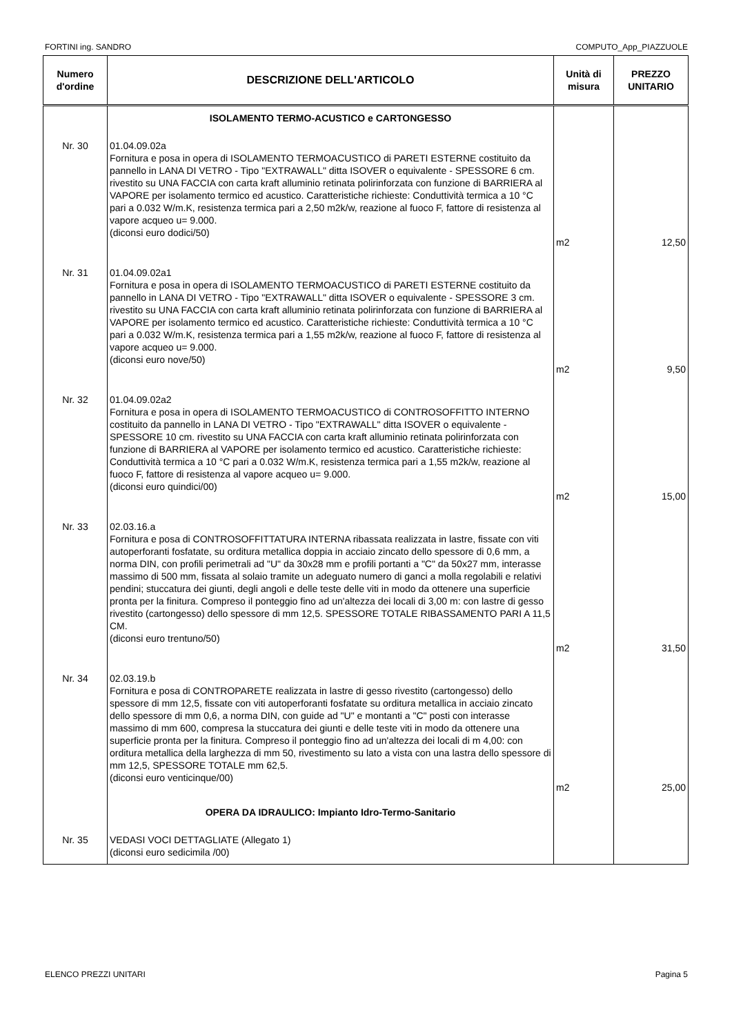FORTINI ing. SANDRO COMPUTO_App_PIAZZUOLE
| Numero d'ordine | DESCRIZIONE DELL'ARTICOLO | Unità di misura | PREZZO UNITARIO |
| --- | --- | --- | --- |
| | ISOLAMENTO TERMO-ACUSTICO e CARTONGESSO | | |
| Nr. 30 | 01.04.09.02a Fornitura e posa in opera di ISOLAMENTO TERMOACUSTICO di PARETI ESTERNE costituito da pannello in LANA DI VETRO - Tipo "EXTRAWALL" ditta ISOVER o equivalente - SPESSORE 6 cm. rivestito su UNA FACCIA con carta kraft alluminio retinata polirinforzata con funzione di BARRIERA al VAPORE per isolamento termico ed acustico. Caratteristiche richieste: Conduttività termica a 10 °C pari a 0.032 W/m.K, resistenza termica pari a 2,50 m2k/w, reazione al fuoco F, fattore di resistenza al vapore acqueo u= 9.000. (diconsi euro dodici/50) | m2 | 12,50 |
| Nr. 31 | 01.04.09.02a1 Fornitura e posa in opera di ISOLAMENTO TERMOACUSTICO di PARETI ESTERNE costituito da pannello in LANA DI VETRO - Tipo "EXTRAWALL" ditta ISOVER o equivalente - SPESSORE 3 cm. rivestito su UNA FACCIA con carta kraft alluminio retinata polirinforzata con funzione di BARRIERA al VAPORE per isolamento termico ed acustico. Caratteristiche richieste: Conduttività termica a 10 °C pari a 0.032 W/m.K, resistenza termica pari a 1,55 m2k/w, reazione al fuoco F, fattore di resistenza al vapore acqueo u= 9.000. (diconsi euro nove/50) | m2 | 9,50 |
| Nr. 32 | 01.04.09.02a2 Fornitura e posa in opera di ISOLAMENTO TERMOACUSTICO di CONTROSOFFITTO INTERNO costituito da pannello in LANA DI VETRO - Tipo "EXTRAWALL" ditta ISOVER o equivalente - SPESSORE 10 cm. rivestito su UNA FACCIA con carta kraft alluminio retinata polirinforzata con funzione di BARRIERA al VAPORE per isolamento termico ed acustico. Caratteristiche richieste: Conduttività termica a 10 °C pari a 0.032 W/m.K, resistenza termica pari a 1,55 m2k/w, reazione al fuoco F, fattore di resistenza al vapore acqueo u= 9.000. (diconsi euro quindici/00) | m2 | 15,00 |
| Nr. 33 | 02.03.16.a Fornitura e posa di CONTROSOFFITTATURA INTERNA ribassata realizzata in lastre, fissate con viti autoperforanti fosfatate, su orditura metallica doppia in acciaio zincato dello spessore di 0,6 mm, a norma DIN, con profili perimetrali ad "U" da 30x28 mm e profili portanti a "C" da 50x27 mm, interasse massimo di 500 mm, fissata al solaio tramite un adeguato numero di ganci a molla regolabili e relativi pendini; stuccatura dei giunti, degli angoli e delle teste delle viti in modo da ottenere una superficie pronta per la finitura. Compreso il ponteggio fino ad un'altezza dei locali di 3,00 m: con lastre di gesso rivestito (cartongesso) dello spessore di mm 12,5. SPESSORE TOTALE RIBASSAMENTO PARI A 11,5 CM. (diconsi euro trentuno/50) | m2 | 31,50 |
| Nr. 34 | 02.03.19.b Fornitura e posa di CONTROPARETE realizzata in lastre di gesso rivestito (cartongesso) dello spessore di mm 12,5, fissate con viti autoperforanti fosfatate su orditura metallica in acciaio zincato dello spessore di mm 0,6, a norma DIN, con guide ad "U" e montanti a "C" posti con interasse massimo di mm 600, compresa la stuccatura dei giunti e delle teste viti in modo da ottenere una superficie pronta per la finitura. Compreso il ponteggio fino ad un'altezza dei locali di m 4,00: con orditura metallica della larghezza di mm 50, rivestimento su lato a vista con una lastra dello spessore di mm 12,5, SPESSORE TOTALE mm 62,5. (diconsi euro venticinque/00) | m2 | 25,00 |
| | OPERA DA IDRAULICO: Impianto Idro-Termo-Sanitario | | |
| Nr. 35 | VEDASI VOCI DETTAGLIATE (Allegato 1) (diconsi euro sedicimila /00) | | |
ELENCO PREZZI UNITARI Pagina 5